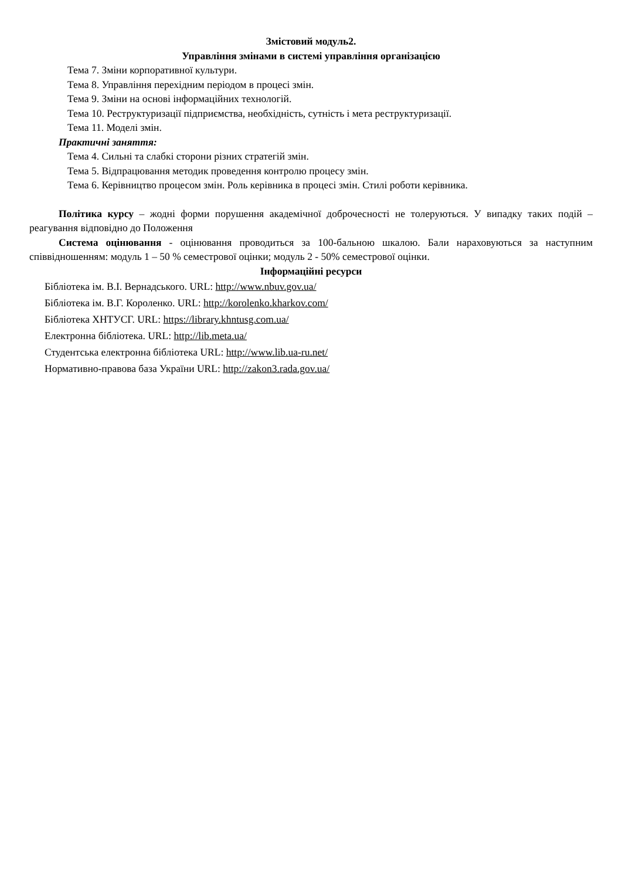Змістовий модуль2.
Управління змінами в системі управління організацією
Тема 7. Зміни корпоративної культури.
Тема 8. Управління перехідним періодом в процесі змін.
Тема 9. Зміни на основі інформаційних технологій.
Тема 10. Реструктуризації підприємства, необхідність, сутність і мета реструктуризації.
Тема 11. Моделі змін.
Практичні заняття:
Тема 4. Сильні та слабкі сторони різних стратегій змін.
Тема 5. Відпрацювання методик проведення контролю процесу змін.
Тема 6. Керівництво процесом змін. Роль керівника в процесі змін. Стилі роботи керівника.
Політика курсу – жодні форми порушення академічної доброчесності не толеруються. У випадку таких подій – реагування відповідно до Положення
Система оцінювання - оцінювання проводиться за 100-бальною шкалою. Бали нараховуються за наступним співвідношенням: модуль 1 – 50 % семестрової оцінки; модуль 2 - 50% семестрової оцінки.
Інформаційні ресурси
Бібліотека ім. В.І. Вернадського. URL: http://www.nbuv.gov.ua/
Бібліотека ім. В.Г. Короленко. URL: http://korolenko.kharkov.com/
Бібліотека ХНТУСГ. URL: https://library.khntusg.com.ua/
Електронна бібліотека. URL: http://lib.meta.ua/
Студентська електронна бібліотека URL: http://www.lib.ua-ru.net/
Нормативно-правова база України URL: http://zakon3.rada.gov.ua/